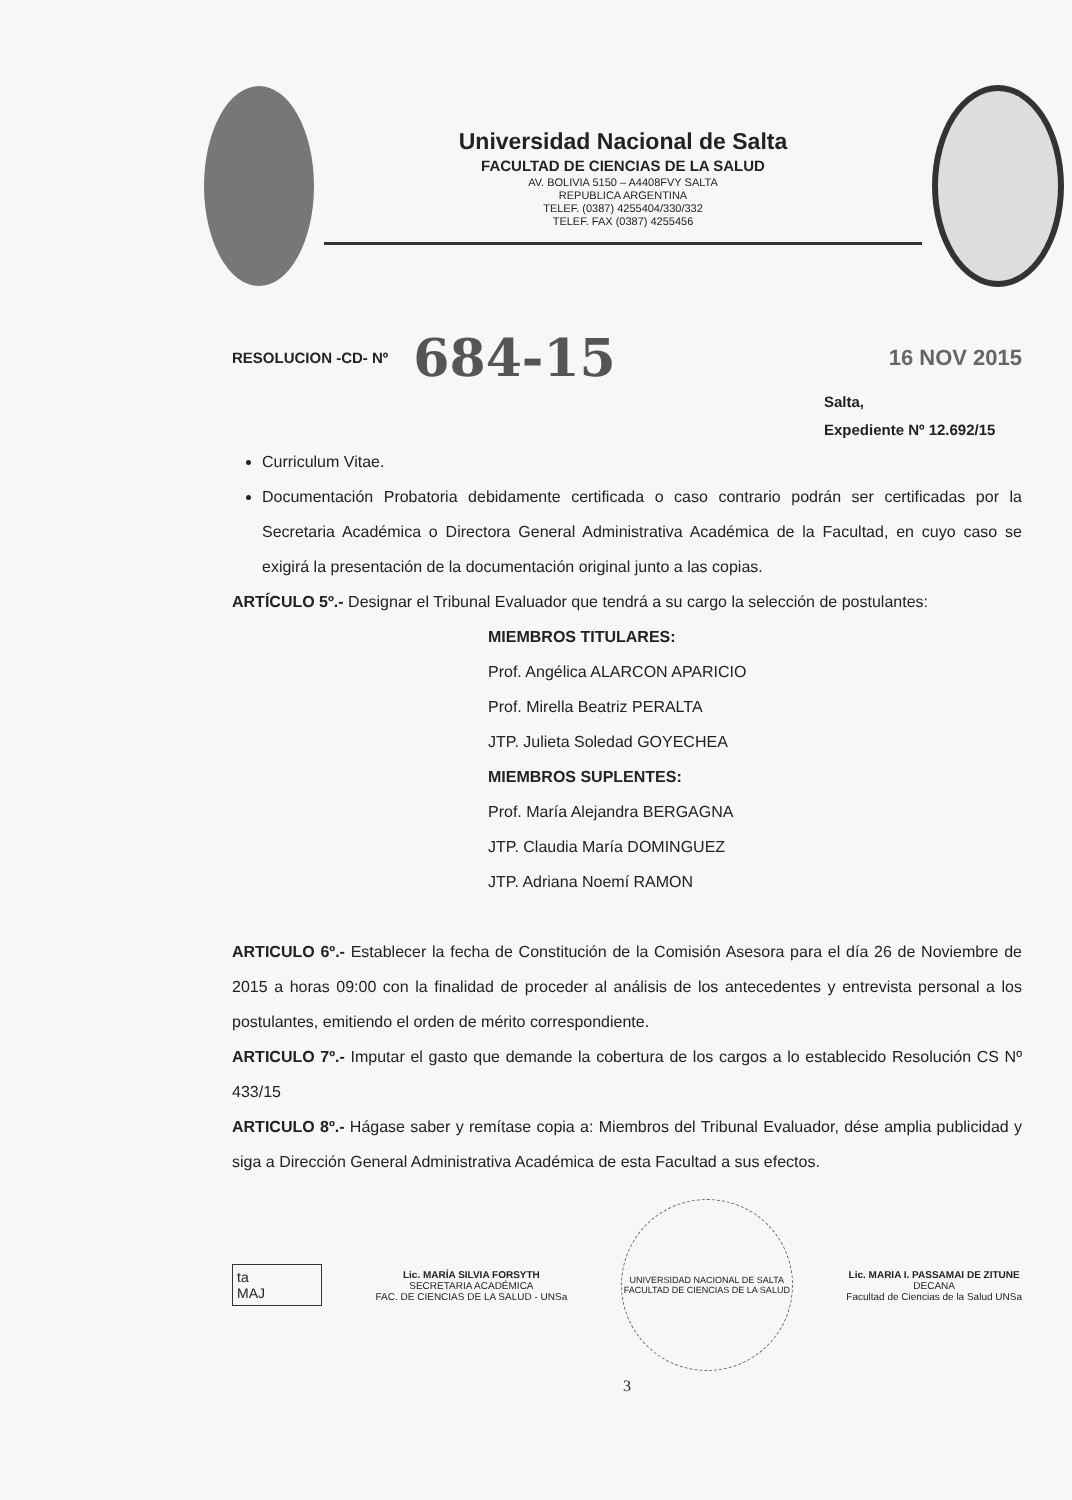Universidad Nacional de Salta
FACULTAD DE CIENCIAS DE LA SALUD
AV. BOLIVIA 5150 – A4408FVY SALTA
REPUBLICA ARGENTINA
TELEF. (0387) 4255404/330/332
TELEF. FAX (0387) 4255456
RESOLUCION -CD- Nº 684-15 16 NOV 2015
Salta,
Expediente Nº 12.692/15
Curriculum Vitae.
Documentación Probatoria debidamente certificada o caso contrario podrán ser certificadas por la Secretaria Académica o Directora General Administrativa Académica de la Facultad, en cuyo caso se exigirá la presentación de la documentación original junto a las copias.
ARTÍCULO 5º.- Designar el Tribunal Evaluador que tendrá a su cargo la selección de postulantes:
MIEMBROS TITULARES:
Prof. Angélica ALARCON APARICIO
Prof. Mirella Beatriz PERALTA
JTP. Julieta Soledad GOYECHEA
MIEMBROS SUPLENTES:
Prof. María Alejandra BERGAGNA
JTP. Claudia María DOMINGUEZ
JTP. Adriana Noemí RAMON
ARTICULO 6º.- Establecer la fecha de Constitución de la Comisión Asesora para el día 26 de Noviembre de 2015 a horas 09:00 con la finalidad de proceder al análisis de los antecedentes y entrevista personal a los postulantes, emitiendo el orden de mérito correspondiente.
ARTICULO 7º.- Imputar el gasto que demande la cobertura de los cargos a lo establecido Resolución CS Nº 433/15
ARTICULO 8º.- Hágase saber y remítase copia a: Miembros del Tribunal Evaluador, dése amplia publicidad y siga a Dirección General Administrativa Académica de esta Facultad a sus efectos.
ta
MAJ
Lic. MARÍA SILVIA FORSYTH
SECRETARIA ACADÉMICA
FAC. DE CIENCIAS DE LA SALUD - UNSa
UNIVERSIDAD NACIONAL DE SALTA
FACULTAD DE CIENCIAS DE LA SALUD
Lic. MARIA I. PASSAMAI DE ZITUNE
DECANA
Facultad de Ciencias de la Salud UNSa
3